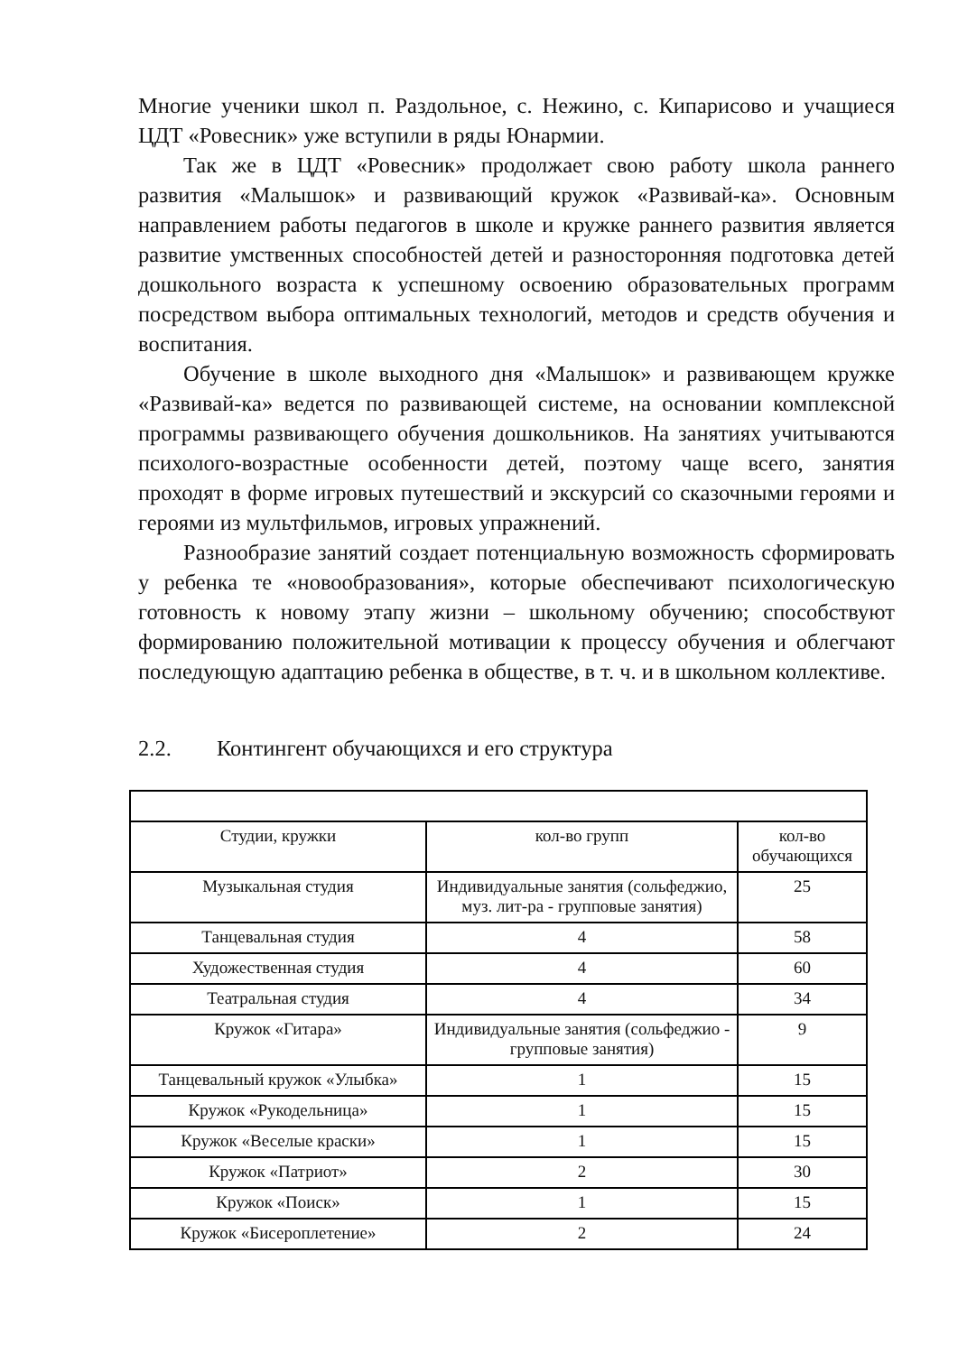Многие ученики школ п. Раздольное, с. Нежино, с. Кипарисово и учащиеся ЦДТ «Ровесник» уже вступили в ряды Юнармии.
Так же в ЦДТ «Ровесник» продолжает свою работу школа раннего развития «Малышок» и развивающий кружок «Развивай-ка». Основным направлением работы педагогов в школе и кружке раннего развития является развитие умственных способностей детей и разносторонняя подготовка детей дошкольного возраста к успешному освоению образовательных программ посредством выбора оптимальных технологий, методов и средств обучения и воспитания.
Обучение в школе выходного дня «Малышок» и развивающем кружке «Развивай-ка» ведется по развивающей системе, на основании комплексной программы развивающего обучения дошкольников. На занятиях учитываются психолого-возрастные особенности детей, поэтому чаще всего, занятия проходят в форме игровых путешествий и экскурсий со сказочными героями и героями из мультфильмов, игровых упражнений.
Разнообразие занятий создает потенциальную возможность сформировать у ребенка те «новообразования», которые обеспечивают психологическую готовность к новому этапу жизни – школьному обучению; способствуют формированию положительной мотивации к процессу обучения и облегчают последующую адаптацию ребенка в обществе, в т. ч. и в школьном коллективе.
2.2. Контингент обучающихся и его структура
| Студии, кружки | кол-во групп | кол-во обучающихся |
| Музыкальная студия | Индивидуальные занятия (сольфеджио, муз. лит-ра - групповые занятия) | 25 |
| Танцевальная студия | 4 | 58 |
| Художественная студия | 4 | 60 |
| Театральная студия | 4 | 34 |
| Кружок «Гитара» | Индивидуальные занятия (сольфеджио - групповые занятия) | 9 |
| Танцевальный кружок «Улыбка» | 1 | 15 |
| Кружок «Рукодельница» | 1 | 15 |
| Кружок «Веселые краски» | 1 | 15 |
| Кружок «Патриот» | 2 | 30 |
| Кружок «Поиск» | 1 | 15 |
| Кружок «Бисероплетение» | 2 | 24 |